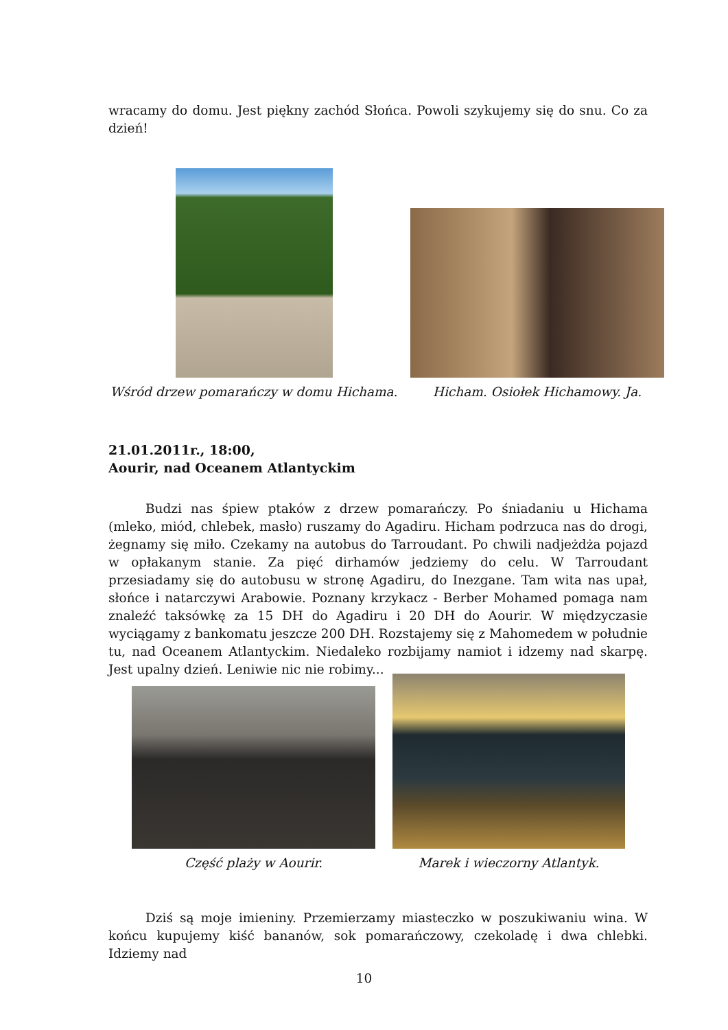wracamy do domu. Jest piękny zachód Słońca. Powoli szykujemy się do snu. Co za dzień!
Wśród drzew pomarańczy w domu Hichama.
Hicham. Osiołek Hichamowy. Ja.
21.01.2011r., 18:00,
Aourir, nad Oceanem Atlantyckim
Budzi nas śpiew ptaków z drzew pomarańczy. Po śniadaniu u Hichama (mleko, miód, chlebek, masło) ruszamy do Agadiru. Hicham podrzuca nas do drogi, żegnamy się miło. Czekamy na autobus do Tarroudant. Po chwili nadjeżdża pojazd w opłakanym stanie. Za pięć dirhamów jedziemy do celu. W Tarroudant przesiadamy się do autobusu w stronę Agadiru, do Inezgane. Tam wita nas upał, słońce i natarczywi Arabowie. Poznany krzykacz - Berber Mohamed pomaga nam znaleźć taksówkę za 15 DH do Agadiru i 20 DH do Aourir. W międzyczasie wyciągamy z bankomatu jeszcze 200 DH. Rozstajemy się z Mahomedem w południe tu, nad Oceanem Atlantyckim. Niedaleko rozbijamy namiot i idzemy nad skarpę. Jest upalny dzień. Leniwie nic nie robimy...
Część plaży w Aourir.
Marek i wieczorny Atlantyk.
Dziś są moje imieniny. Przemierzamy miasteczko w poszukiwaniu wina. W końcu kupujemy kiść bananów, sok pomarańczowy, czekoladę i dwa chlebki. Idziemy nad
10